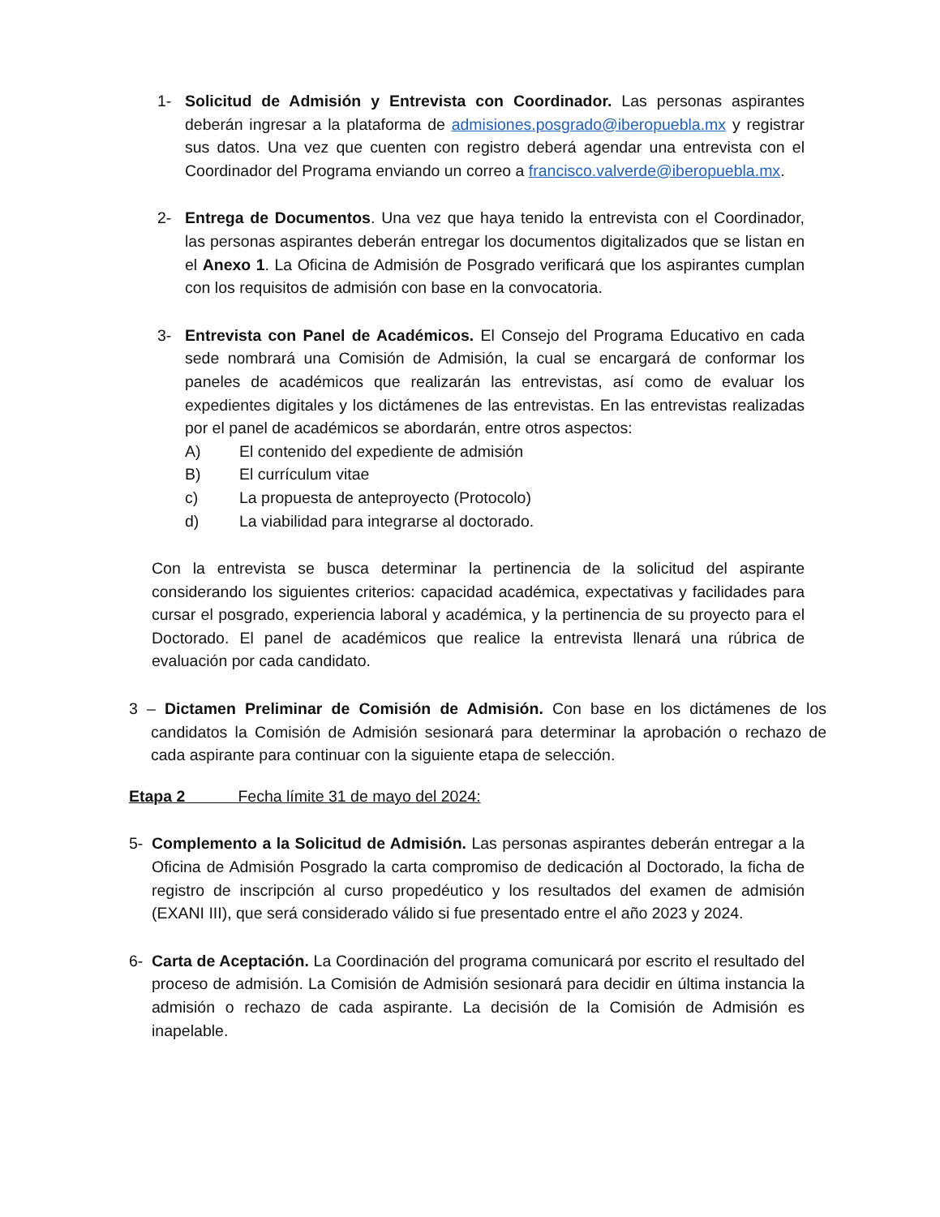1- Solicitud de Admisión y Entrevista con Coordinador. Las personas aspirantes deberán ingresar a la plataforma de admisiones.posgrado@iberopuebla.mx y registrar sus datos. Una vez que cuenten con registro deberá agendar una entrevista con el Coordinador del Programa enviando un correo a francisco.valverde@iberopuebla.mx.
2- Entrega de Documentos. Una vez que haya tenido la entrevista con el Coordinador, las personas aspirantes deberán entregar los documentos digitalizados que se listan en el Anexo 1. La Oficina de Admisión de Posgrado verificará que los aspirantes cumplan con los requisitos de admisión con base en la convocatoria.
3- Entrevista con Panel de Académicos. El Consejo del Programa Educativo en cada sede nombrará una Comisión de Admisión, la cual se encargará de conformar los paneles de académicos que realizarán las entrevistas, así como de evaluar los expedientes digitales y los dictámenes de las entrevistas. En las entrevistas realizadas por el panel de académicos se abordarán, entre otros aspectos:
A) El contenido del expediente de admisión
B) El currículum vitae
c) La propuesta de anteproyecto (Protocolo)
d) La viabilidad para integrarse al doctorado.
Con la entrevista se busca determinar la pertinencia de la solicitud del aspirante considerando los siguientes criterios: capacidad académica, expectativas y facilidades para cursar el posgrado, experiencia laboral y académica, y la pertinencia de su proyecto para el Doctorado. El panel de académicos que realice la entrevista llenará una rúbrica de evaluación por cada candidato.
3 – Dictamen Preliminar de Comisión de Admisión. Con base en los dictámenes de los candidatos la Comisión de Admisión sesionará para determinar la aprobación o rechazo de cada aspirante para continuar con la siguiente etapa de selección.
Etapa 2 Fecha límite 31 de mayo del 2024:
5- Complemento a la Solicitud de Admisión. Las personas aspirantes deberán entregar a la Oficina de Admisión Posgrado la carta compromiso de dedicación al Doctorado, la ficha de registro de inscripción al curso propedéutico y los resultados del examen de admisión (EXANI III), que será considerado válido si fue presentado entre el año 2023 y 2024.
6- Carta de Aceptación. La Coordinación del programa comunicará por escrito el resultado del proceso de admisión. La Comisión de Admisión sesionará para decidir en última instancia la admisión o rechazo de cada aspirante. La decisión de la Comisión de Admisión es inapelable.